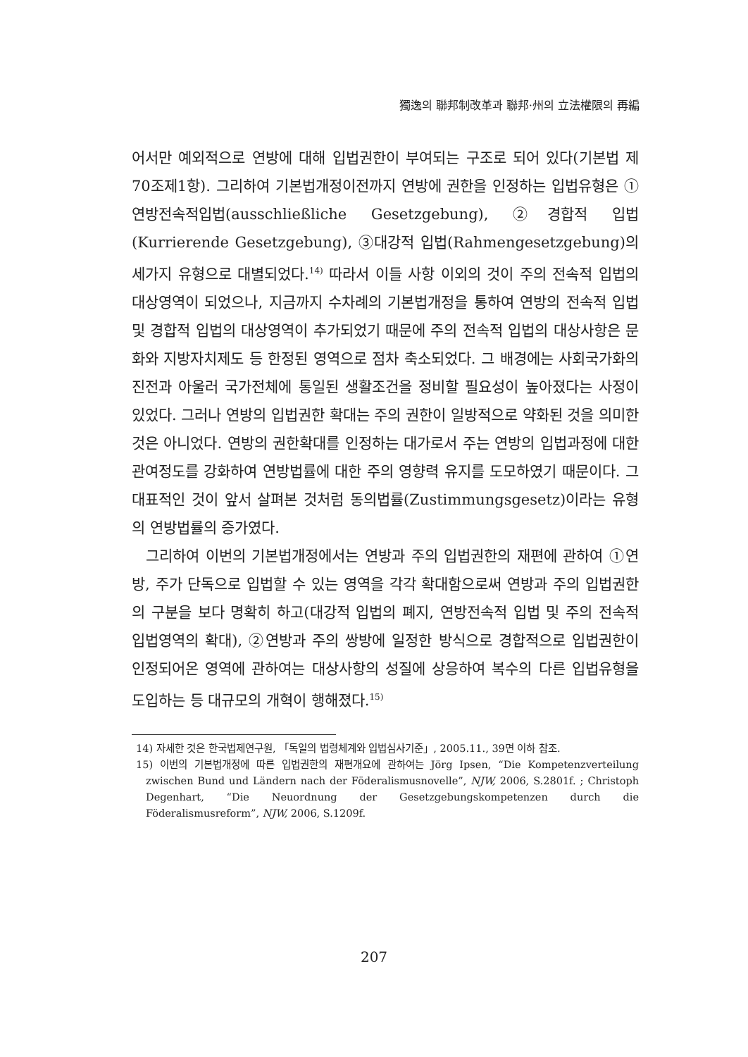獨逸의 聯邦制改革과 聯邦·州의 立法權限의 再編
어서만 예외적으로 연방에 대해 입법권한이 부여되는 구조로 되어 있다(기본법 제70조제1항). 그리하여 기본법개정이전까지 연방에 권한을 인정하는 입법유형은 ①연방전속적입법(ausschließliche Gesetzgebung), ②경합적 입법(Kurrierende Gesetzgebung), ③대강적 입법(Rahmengesetzgebung)의 세가지 유형으로 대별되었다.<sup>14)</sup> 따라서 이들 사항 이외의 것이 주의 전속적 입법의 대상영역이 되었으나, 지금까지 수차례의 기본법개정을 통하여 연방의 전속적 입법 및 경합적 입법의 대상영역이 추가되었기 때문에 주의 전속적 입법의 대상사항은 문화와 지방자치제도 등 한정된 영역으로 점차 축소되었다. 그 배경에는 사회국가화의 진전과 아울러 국가전체에 통일된 생활조건을 정비할 필요성이 높아졌다는 사정이 있었다. 그러나 연방의 입법권한 확대는 주의 권한이 일방적으로 약화된 것을 의미한 것은 아니었다. 연방의 권한확대를 인정하는 대가로서 주는 연방의 입법과정에 대한 관여정도를 강화하여 연방법률에 대한 주의 영향력 유지를 도모하였기 때문이다. 그 대표적인 것이 앞서 살펴본 것처럼 동의법률(Zustimmungsgesetz)이라는 유형의 연방법률의 증가였다.
그리하여 이번의 기본법개정에서는 연방과 주의 입법권한의 재편에 관하여 ①연방, 주가 단독으로 입법할 수 있는 영역을 각각 확대함으로써 연방과 주의 입법권한의 구분을 보다 명확히 하고(대강적 입법의 폐지, 연방전속적 입법 및 주의 전속적 입법영역의 확대), ②연방과 주의 쌍방에 일정한 방식으로 경합적으로 입법권한이 인정되어온 영역에 관하여는 대상사항의 성질에 상응하여 복수의 다른 입법유형을 도입하는 등 대규모의 개혁이 행해졌다.<sup>15)</sup>
14) 자세한 것은 한국법제연구원, 「독일의 법령체계와 입법심사기준」, 2005.11., 39면 이하 참조.
15) 이번의 기본법개정에 따른 입법권한의 재편개요에 관하여는 Jörg Ipsen, “Die Kompetenzverteilung zwischen Bund und Ländern nach der Föderalismusnovelle”, NJW, 2006, S.2801f. ; Christoph Degenhart, “Die Neuordnung der Gesetzgebungskompetenzen durch die Föderalismusreform”, NJW, 2006, S.1209f.
207